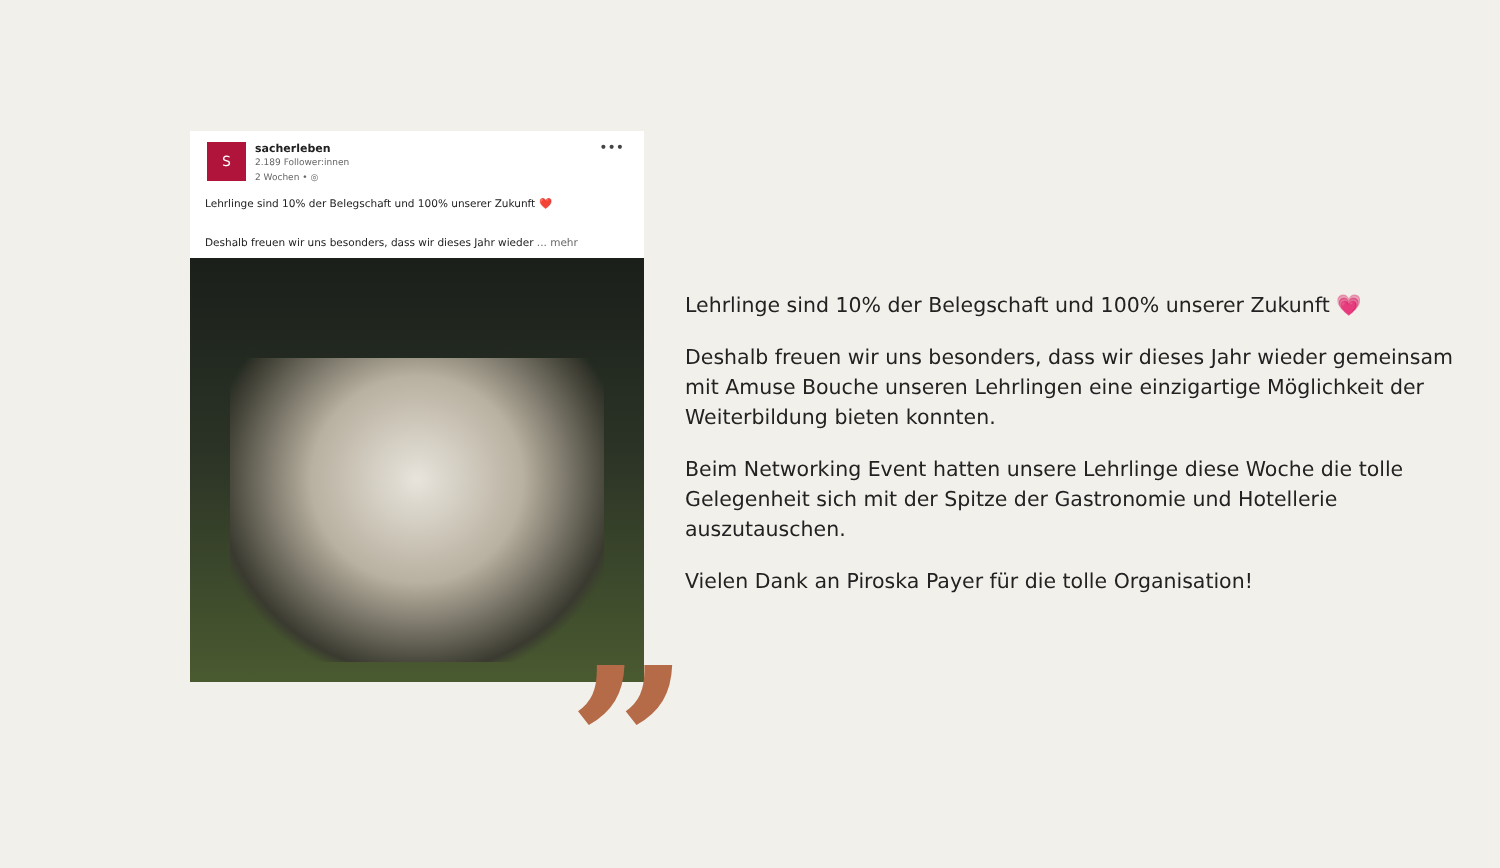S
sacherleben
2.189 Follower:innen
2 Wochen • ◎
•••
Lehrlinge sind 10% der Belegschaft und 100% unserer Zukunft ❤️
Deshalb freuen wir uns besonders, dass wir dieses Jahr wieder ... mehr
”
Lehrlinge sind 10% der Belegschaft und 100% unserer Zukunft 💗
Deshalb freuen wir uns besonders, dass wir dieses Jahr wieder gemeinsam mit Amuse Bouche unseren Lehrlingen eine einzigartige Möglichkeit der Weiterbildung bieten konnten.
Beim Networking Event hatten unsere Lehrlinge diese Woche die tolle Gelegenheit sich mit der Spitze der Gastronomie und Hotellerie auszutauschen.
Vielen Dank an Piroska Payer für die tolle Organisation!